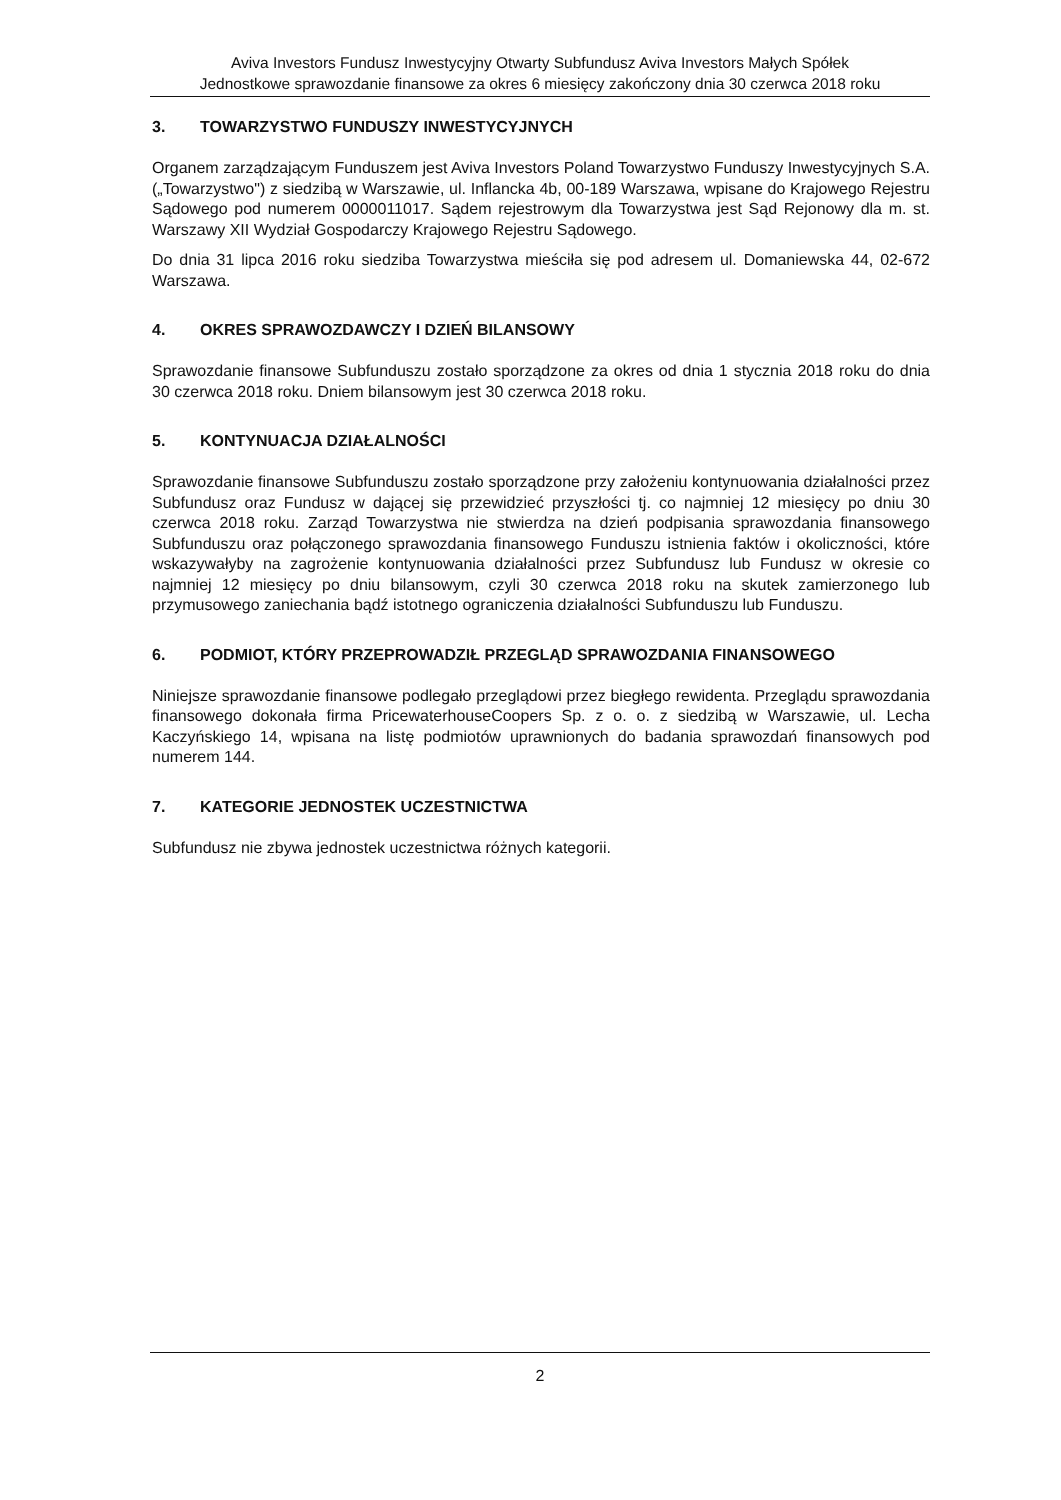Aviva Investors Fundusz Inwestycyjny Otwarty Subfundusz Aviva Investors Małych Spółek
Jednostkowe sprawozdanie finansowe za okres 6 miesięcy zakończony dnia 30 czerwca 2018 roku
3. TOWARZYSTWO FUNDUSZY INWESTYCYJNYCH
Organem zarządzającym Funduszem jest Aviva Investors Poland Towarzystwo Funduszy Inwestycyjnych S.A. („Towarzystwo") z siedzibą w Warszawie, ul. Inflancka 4b, 00-189 Warszawa, wpisane do Krajowego Rejestru Sądowego pod numerem 0000011017. Sądem rejestrowym dla Towarzystwa jest Sąd Rejonowy dla m. st. Warszawy XII Wydział Gospodarczy Krajowego Rejestru Sądowego.
Do dnia 31 lipca 2016 roku siedziba Towarzystwa mieściła się pod adresem ul. Domaniewska 44, 02-672 Warszawa.
4. OKRES SPRAWOZDAWCZY I DZIEŃ BILANSOWY
Sprawozdanie finansowe Subfunduszu zostało sporządzone za okres od dnia 1 stycznia 2018 roku do dnia 30 czerwca 2018 roku. Dniem bilansowym jest 30 czerwca 2018 roku.
5. KONTYNUACJA DZIAŁALNOŚCI
Sprawozdanie finansowe Subfunduszu zostało sporządzone przy założeniu kontynuowania działalności przez Subfundusz oraz Fundusz w dającej się przewidzieć przyszłości tj. co najmniej 12 miesięcy po dniu 30 czerwca 2018 roku. Zarząd Towarzystwa nie stwierdza na dzień podpisania sprawozdania finansowego Subfunduszu oraz połączonego sprawozdania finansowego Funduszu istnienia faktów i okoliczności, które wskazywałyby na zagrożenie kontynuowania działalności przez Subfundusz lub Fundusz w okresie co najmniej 12 miesięcy po dniu bilansowym, czyli 30 czerwca 2018 roku na skutek zamierzonego lub przymusowego zaniechania bądź istotnego ograniczenia działalności Subfunduszu lub Funduszu.
6. PODMIOT, KTÓRY PRZEPROWADZIŁ PRZEGLĄD SPRAWOZDANIA FINANSOWEGO
Niniejsze sprawozdanie finansowe podlegało przeglądowi przez biegłego rewidenta. Przeglądu sprawozdania finansowego dokonała firma PricewaterhouseCoopers Sp. z o. o. z siedzibą w Warszawie, ul. Lecha Kaczyńskiego 14, wpisana na listę podmiotów uprawnionych do badania sprawozdań finansowych pod numerem 144.
7. KATEGORIE JEDNOSTEK UCZESTNICTWA
Subfundusz nie zbywa jednostek uczestnictwa różnych kategorii.
2